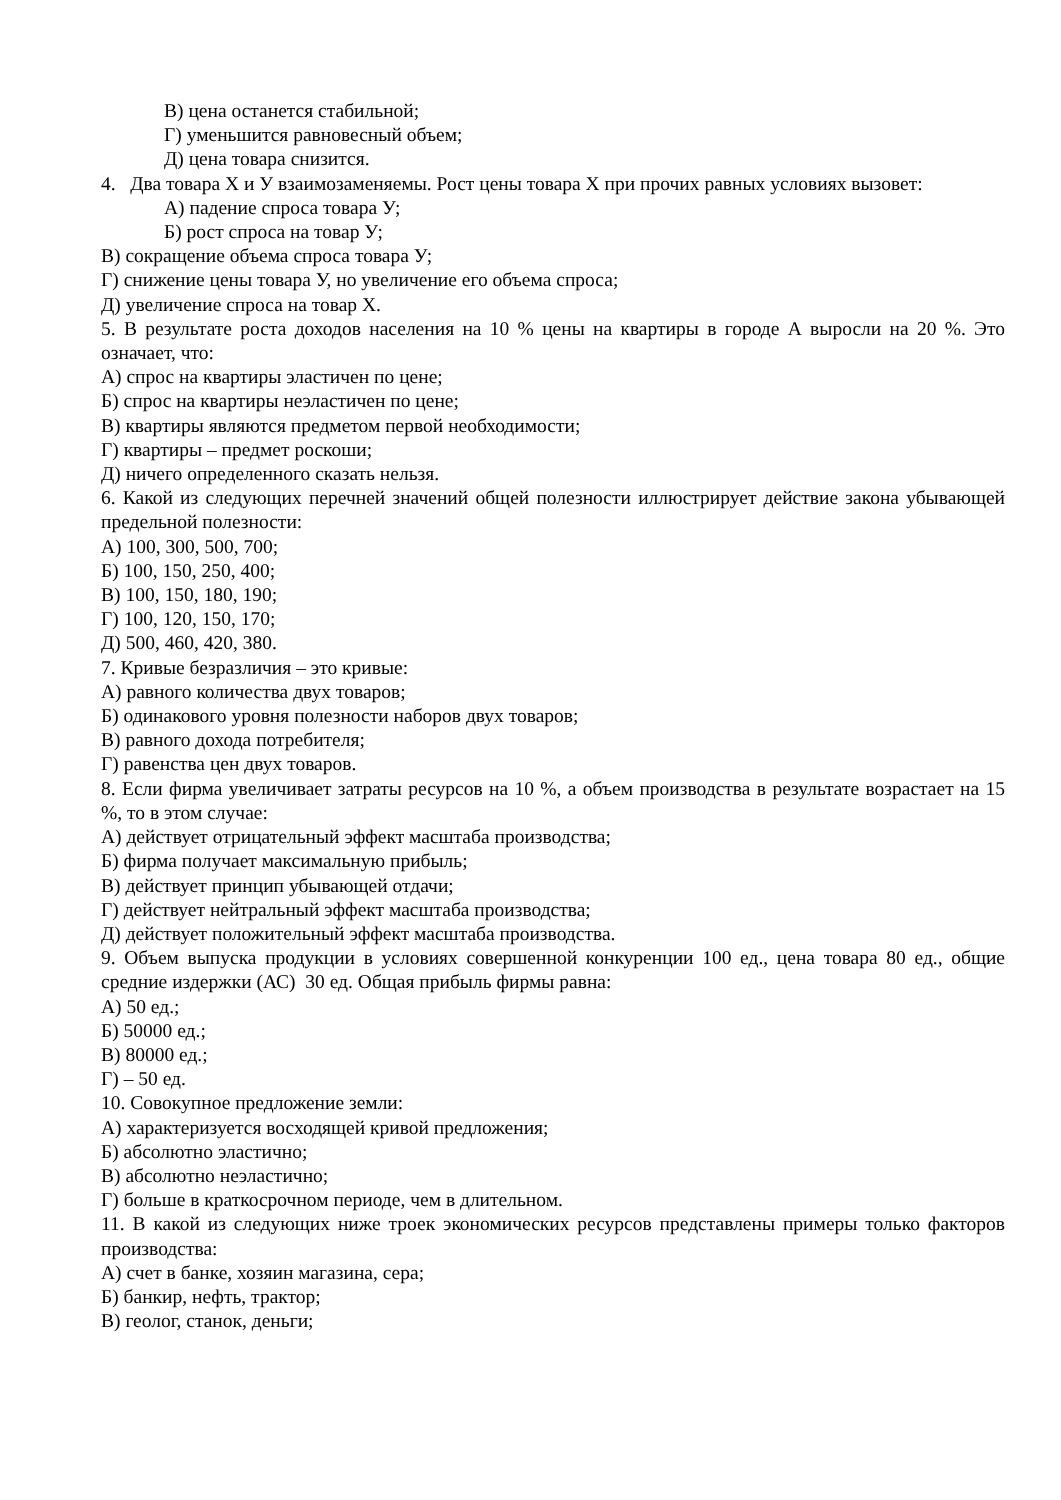В) цена останется стабильной;
Г) уменьшится равновесный объем;
Д) цена товара снизится.
4. Два товара Х и У взаимозаменяемы. Рост цены товара Х при прочих равных условиях вызовет:
А) падение спроса товара У;
Б) рост спроса на товар У;
В) сокращение объема спроса товара У;
Г) снижение цены товара У, но увеличение его объема спроса;
Д) увеличение спроса на товар Х.
5. В результате роста доходов населения на 10 % цены на квартиры в городе А выросли на 20 %. Это означает, что:
А) спрос на квартиры эластичен по цене;
Б) спрос на квартиры неэластичен по цене;
В) квартиры являются предметом первой необходимости;
Г) квартиры – предмет роскоши;
Д) ничего определенного сказать нельзя.
6. Какой из следующих перечней значений общей полезности иллюстрирует действие закона убывающей предельной полезности:
А) 100, 300, 500, 700;
Б) 100, 150, 250, 400;
В) 100, 150, 180, 190;
Г) 100, 120, 150, 170;
Д) 500, 460, 420, 380.
7. Кривые безразличия – это кривые:
А) равного количества двух товаров;
Б) одинакового уровня полезности наборов двух товаров;
В) равного дохода потребителя;
Г) равенства цен двух товаров.
8. Если фирма увеличивает затраты ресурсов на 10 %, а объем производства в результате возрастает на 15 %, то в этом случае:
А) действует отрицательный эффект масштаба производства;
Б) фирма получает максимальную прибыль;
В) действует принцип убывающей отдачи;
Г) действует нейтральный эффект масштаба производства;
Д) действует положительный эффект масштаба производства.
9. Объем выпуска продукции в условиях совершенной конкуренции 100 ед., цена товара 80 ед., общие средние издержки (АС) 30 ед. Общая прибыль фирмы равна:
А) 50 ед.;
Б) 50000 ед.;
В) 80000 ед.;
Г) – 50 ед.
10. Совокупное предложение земли:
А) характеризуется восходящей кривой предложения;
Б) абсолютно эластично;
В) абсолютно неэластично;
Г) больше в краткосрочном периоде, чем в длительном.
11. В какой из следующих ниже троек экономических ресурсов представлены примеры только факторов производства:
А) счет в банке, хозяин магазина, сера;
Б) банкир, нефть, трактор;
В) геолог, станок, деньги;